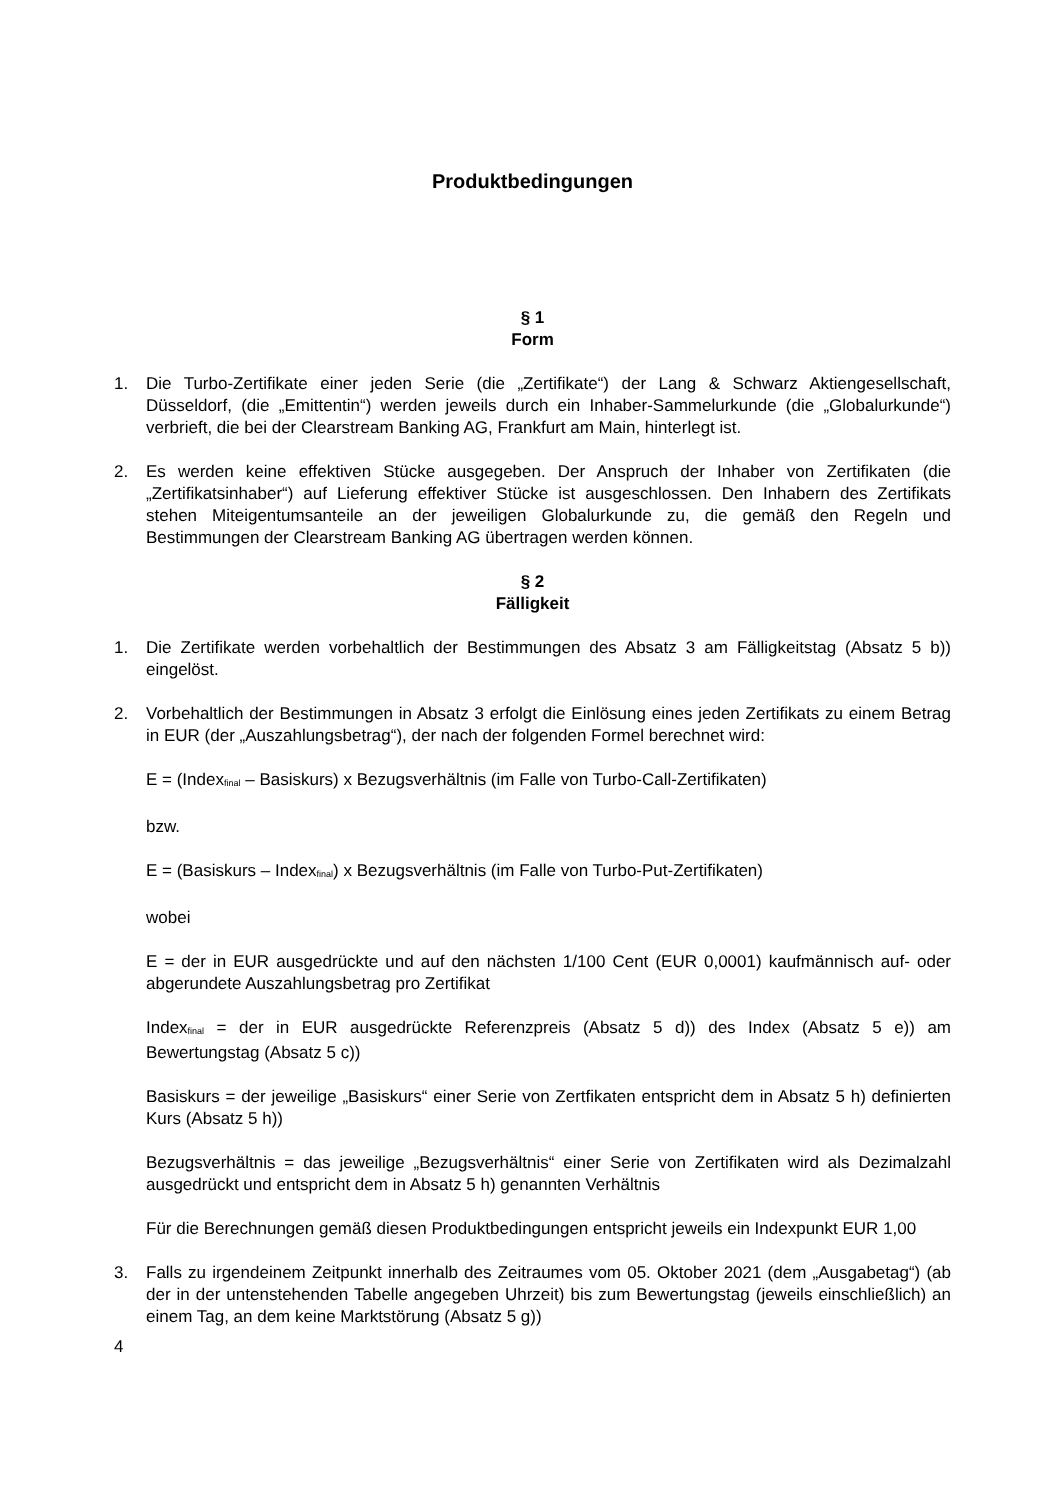Produktbedingungen
§ 1
Form
1. Die Turbo-Zertifikate einer jeden Serie (die „Zertifikate“) der Lang & Schwarz Aktiengesellschaft, Düsseldorf, (die „Emittentin“) werden jeweils durch ein Inhaber-Sammelurkunde (die „Globalurkunde“) verbrieft, die bei der Clearstream Banking AG, Frankfurt am Main, hinterlegt ist.
2. Es werden keine effektiven Stücke ausgegeben. Der Anspruch der Inhaber von Zertifikaten (die „Zertifikatsinhaber“) auf Lieferung effektiver Stücke ist ausgeschlossen. Den Inhabern des Zertifikats stehen Miteigentumsanteile an der jeweiligen Globalurkunde zu, die gemäß den Regeln und Bestimmungen der Clearstream Banking AG übertragen werden können.
§ 2
Fälligkeit
1. Die Zertifikate werden vorbehaltlich der Bestimmungen des Absatz 3 am Fälligkeitstag (Absatz 5 b)) eingelöst.
2. Vorbehaltlich der Bestimmungen in Absatz 3 erfolgt die Einlösung eines jeden Zertifikats zu einem Betrag in EUR (der „Auszahlungsbetrag“), der nach der folgenden Formel berechnet wird:
E = (Index<sub>final</sub> – Basiskurs) x Bezugsverhältnis (im Falle von Turbo-Call-Zertifikaten)
bzw.
E = (Basiskurs – Index<sub>final</sub>) x Bezugsverhältnis (im Falle von Turbo-Put-Zertifikaten)
wobei
E = der in EUR ausgedrückte und auf den nächsten 1/100 Cent (EUR 0,0001) kaufmännisch auf- oder abgerundete Auszahlungsbetrag pro Zertifikat
Index<sub>final</sub> = der in EUR ausgedrückte Referenzpreis (Absatz 5 d)) des Index (Absatz 5 e)) am Bewertungstag (Absatz 5 c))
Basiskurs = der jeweilige „Basiskurs“ einer Serie von Zertfikaten entspricht dem in Absatz 5 h) definierten Kurs (Absatz 5 h))
Bezugsverhältnis = das jeweilige „Bezugsverhältnis“ einer Serie von Zertifikaten wird als Dezimalzahl ausgedrückt und entspricht dem in Absatz 5 h) genannten Verhältnis
Für die Berechnungen gemäß diesen Produktbedingungen entspricht jeweils ein Indexpunkt EUR 1,00
3. Falls zu irgendeinem Zeitpunkt innerhalb des Zeitraumes vom 05. Oktober 2021 (dem „Ausgabetag“) (ab der in der untenstehenden Tabelle angegeben Uhrzeit) bis zum Bewertungstag (jeweils einschließlich) an einem Tag, an dem keine Marktstörung (Absatz 5 g))
4